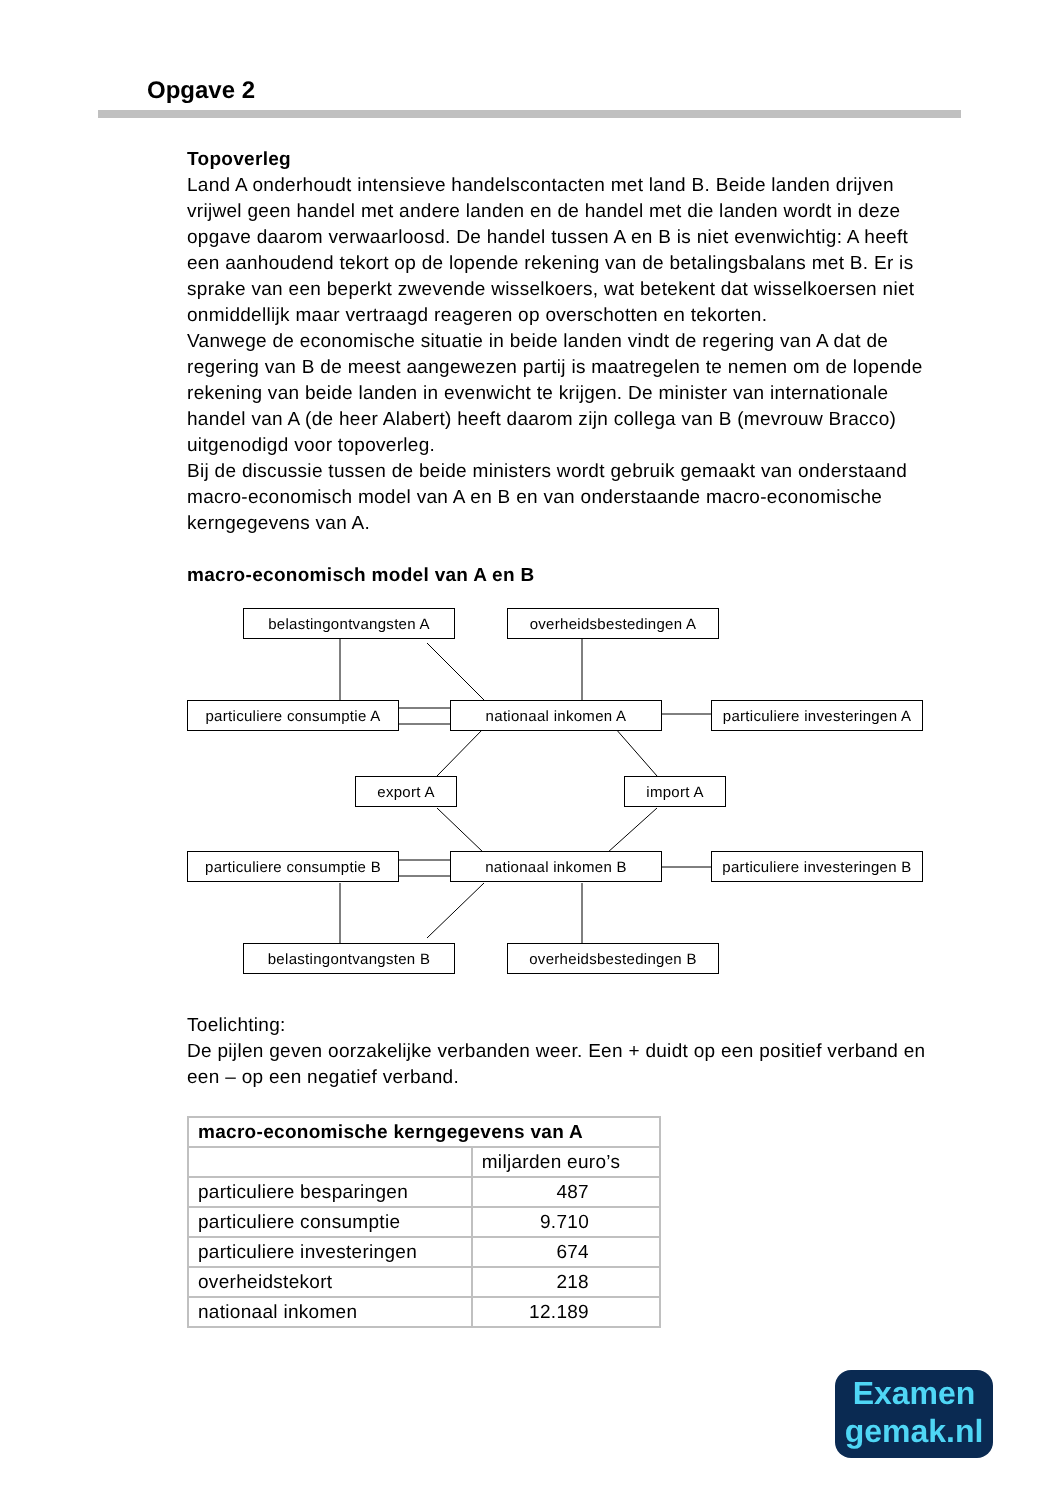Opgave 2
Topoverleg
Land A onderhoudt intensieve handelscontacten met land B. Beide landen drijven vrijwel geen handel met andere landen en de handel met die landen wordt in deze opgave daarom verwaarloosd. De handel tussen A en B is niet evenwichtig: A heeft een aanhoudend tekort op de lopende rekening van de betalingsbalans met B. Er is sprake van een beperkt zwevende wisselkoers, wat betekent dat wisselkoersen niet onmiddellijk maar vertraagd reageren op overschotten en tekorten.
Vanwege de economische situatie in beide landen vindt de regering van A dat de regering van B de meest aangewezen partij is maatregelen te nemen om de lopende rekening van beide landen in evenwicht te krijgen. De minister van internationale handel van A (de heer Alabert) heeft daarom zijn collega van B (mevrouw Bracco) uitgenodigd voor topoverleg.
Bij de discussie tussen de beide ministers wordt gebruik gemaakt van onderstaand macro-economisch model van A en B en van onderstaande macro-economische kerngegevens van A.
macro-economisch model van A en B
belastingontvangsten A overheidsbestedingen A
particuliere consumptie A
nationaal inkomen A
particuliere investeringen A
export A import A
particuliere consumptie B
nationaal inkomen B
particuliere investeringen B
belastingontvangsten B overheidsbestedingen B
Toelichting:
De pijlen geven oorzakelijke verbanden weer. Een + duidt op een positief verband en een – op een negatief verband.
| macro-economische kerngegevens van A | |
| --- | --- |
| | miljarden euro’s |
| particuliere besparingen | 487 |
| particuliere consumptie | 9.710 |
| particuliere investeringen | 674 |
| overheidstekort | 218 |
| nationaal inkomen | 12.189 |
Examen
gemak.nl